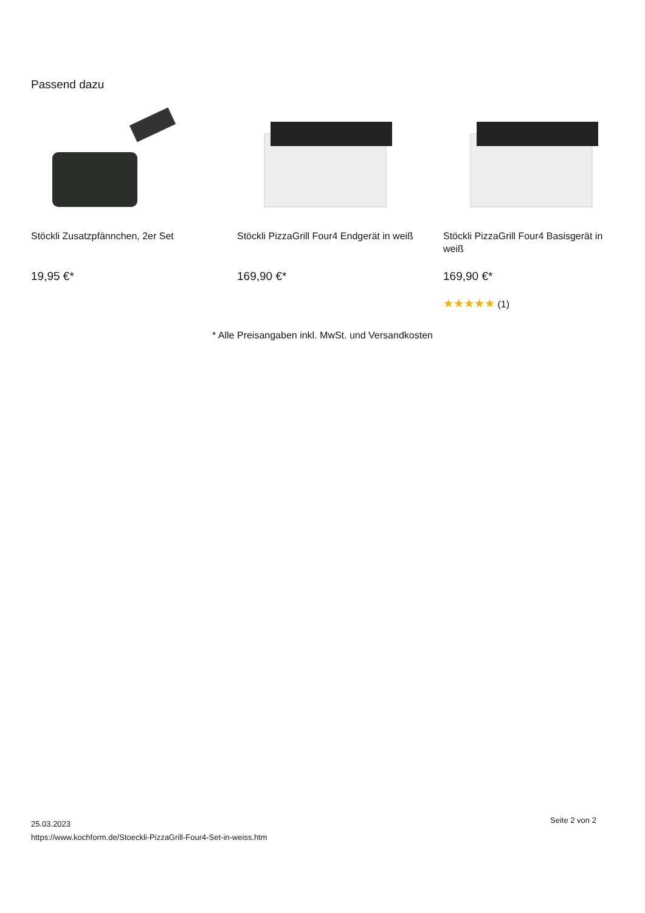Passend dazu
Stöckli Zusatzpfännchen, 2er Set
19,95 €*
Stöckli PizzaGrill Four4 Endgerät in weiß
169,90 €*
Stöckli PizzaGrill Four4 Basisgerät in weiß
169,90 €*
★★★★★ (1)
* Alle Preisangaben inkl. MwSt. und Versandkosten
25.03.2023
https://www.kochform.de/Stoeckli-PizzaGrill-Four4-Set-in-weiss.htm
Seite 2 von 2